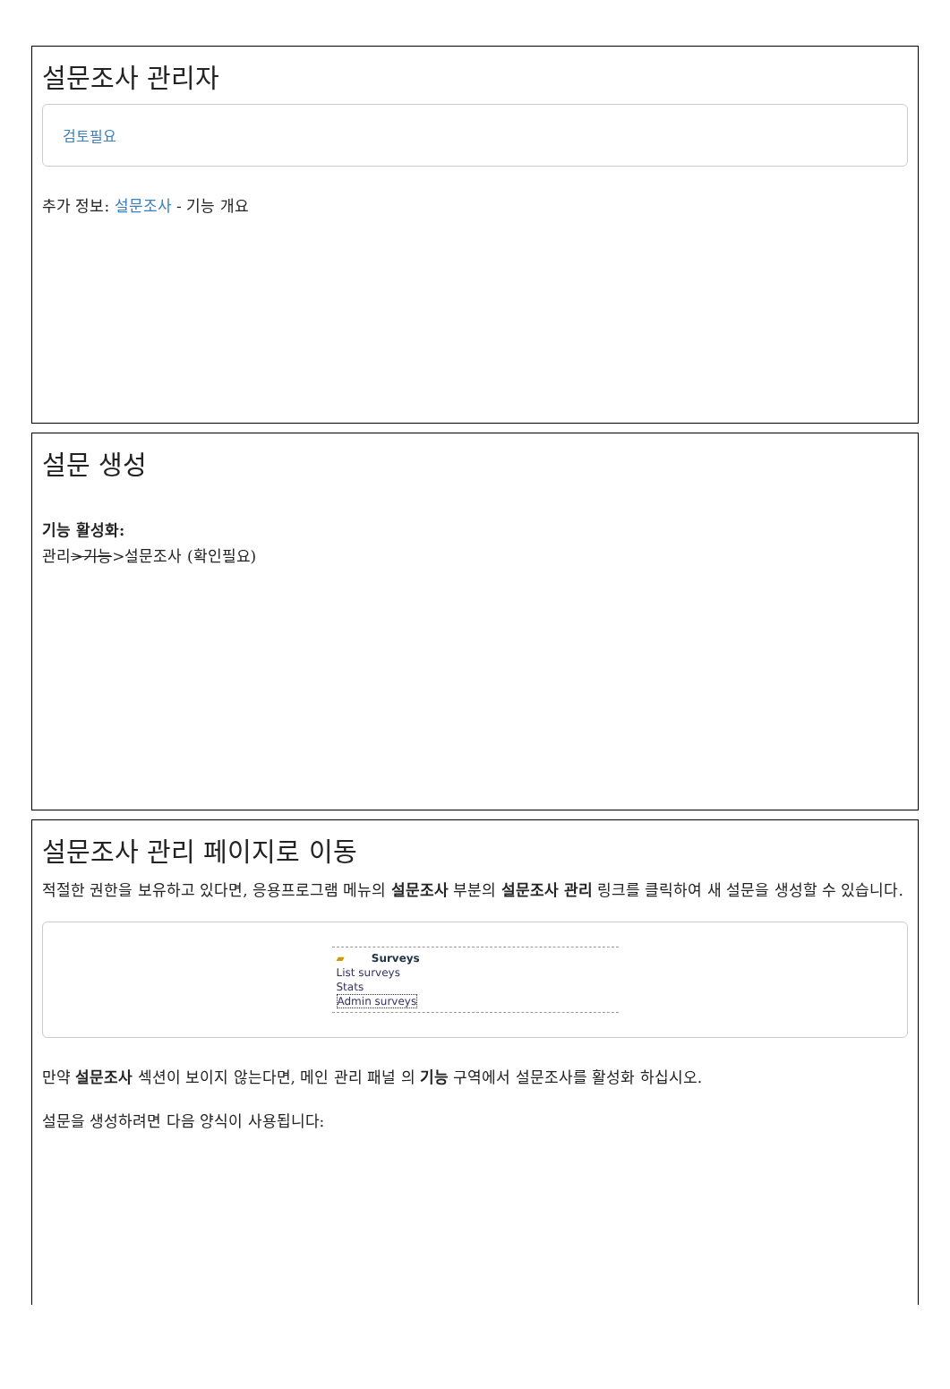설문조사 관리자
검토필요
추가 정보: 설문조사 - 기능 개요
설문 생성
기능 활성화:
관리>기능>설문조사 (확인필요)
설문조사 관리 페이지로 이동
적절한 권한을 보유하고 있다면, 응용프로그램 메뉴의 설문조사 부분의 설문조사 관리 링크를 클릭하여 새 설문을 생성할 수 있습니다.
▰ Surveys
List surveys
Stats
Admin surveys
만약 설문조사 섹션이 보이지 않는다면, 메인 관리 패널 의 기능 구역에서 설문조사를 활성화 하십시오.
설문을 생성하려면 다음 양식이 사용됩니다: